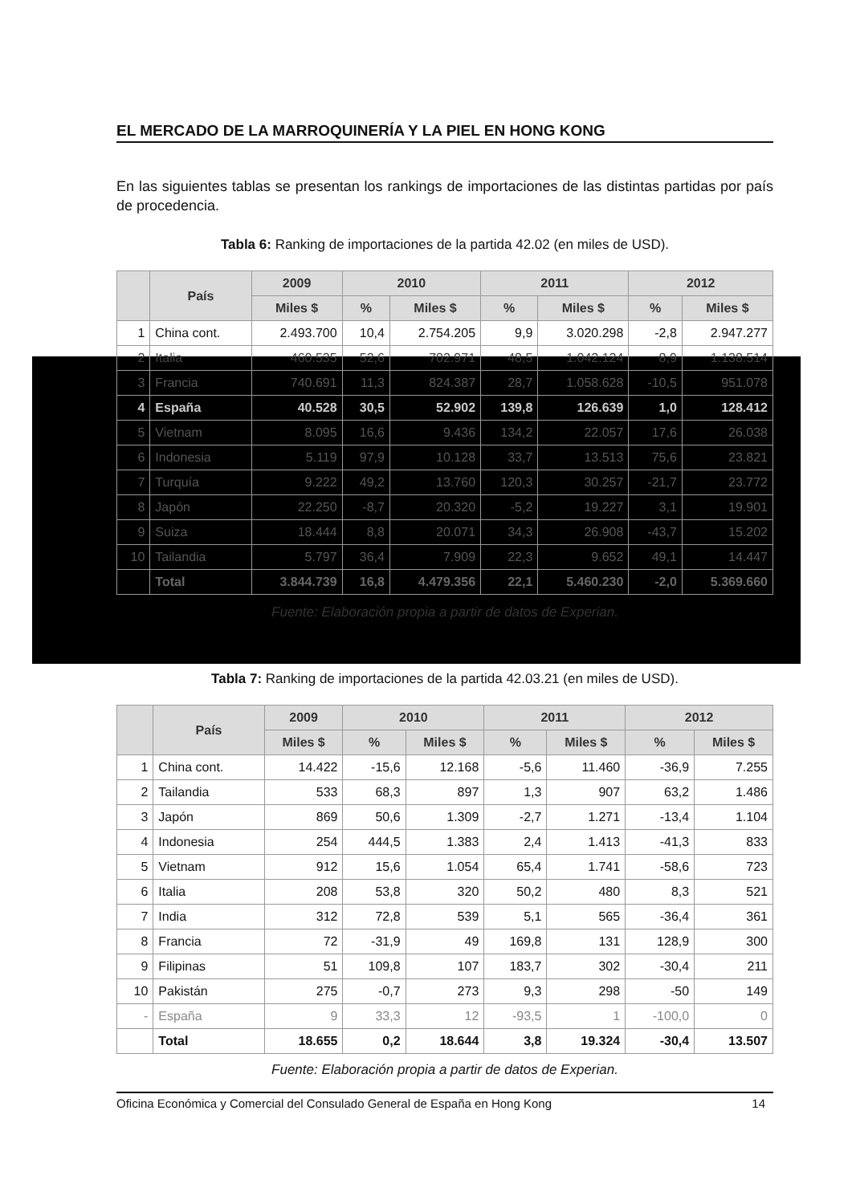EL MERCADO DE LA MARROQUINERÍA Y LA PIEL EN HONG KONG
En las siguientes tablas se presentan los rankings de importaciones de las distintas partidas por país de procedencia.
Tabla 6: Ranking de importaciones de la partida 42.02 (en miles de USD).
| | País | 2009 | 2010 | | 2011 | | 2012 | |
| --- | --- | --- | --- | --- | --- | --- | --- | --- |
| | | Miles $ | % | Miles $ | % | Miles $ | % | Miles $ |
| 1 | China cont. | 2.493.700 | 10,4 | 2.754.205 | 9,9 | 3.020.298 | -2,8 | 2.947.277 |
| 2 | Italia | 460.535 | 52,6 | 702.971 | 48,5 | 1.042.124 | 8,9 | 1.138.514 |
| 3 | Francia | 740.691 | 11,3 | 824.387 | 28,7 | 1.058.628 | -10,5 | 951.078 |
| 4 | España | 40.528 | 30,5 | 52.902 | 139,8 | 126.639 | 1,0 | 128.412 |
| 5 | Vietnam | 8.095 | 16,6 | 9.436 | 134,2 | 22.057 | 17,6 | 26.038 |
| 6 | Indonesia | 5.119 | 97,9 | 10.128 | 33,7 | 13.513 | 75,6 | 23.821 |
| 7 | Turquía | 9.222 | 49,2 | 13.760 | 120,3 | 30.257 | -21,7 | 23.772 |
| 8 | Japón | 22.250 | -8,7 | 20.320 | -5,2 | 19.227 | 3,1 | 19.901 |
| 9 | Suiza | 18.444 | 8,8 | 20.071 | 34,3 | 26.908 | -43,7 | 15.202 |
| 10 | Tailandia | 5.797 | 36,4 | 7.909 | 22,3 | 9.652 | 49,1 | 14.447 |
| | Total | 3.844.739 | 16,8 | 4.479.356 | 22,1 | 5.460.230 | -2,0 | 5.369.660 |
Fuente: Elaboración propia a partir de datos de Experian.
Tabla 7: Ranking de importaciones de la partida 42.03.21 (en miles de USD).
| | País | 2009 | 2010 | | 2011 | | 2012 | |
| --- | --- | --- | --- | --- | --- | --- | --- | --- |
| | | Miles $ | % | Miles $ | % | Miles $ | % | Miles $ |
| 1 | China cont. | 14.422 | -15,6 | 12.168 | -5,6 | 11.460 | -36,9 | 7.255 |
| 2 | Tailandia | 533 | 68,3 | 897 | 1,3 | 907 | 63,2 | 1.486 |
| 3 | Japón | 869 | 50,6 | 1.309 | -2,7 | 1.271 | -13,4 | 1.104 |
| 4 | Indonesia | 254 | 444,5 | 1.383 | 2,4 | 1.413 | -41,3 | 833 |
| 5 | Vietnam | 912 | 15,6 | 1.054 | 65,4 | 1.741 | -58,6 | 723 |
| 6 | Italia | 208 | 53,8 | 320 | 50,2 | 480 | 8,3 | 521 |
| 7 | India | 312 | 72,8 | 539 | 5,1 | 565 | -36,4 | 361 |
| 8 | Francia | 72 | -31,9 | 49 | 169,8 | 131 | 128,9 | 300 |
| 9 | Filipinas | 51 | 109,8 | 107 | 183,7 | 302 | -30,4 | 211 |
| 10 | Pakistán | 275 | -0,7 | 273 | 9,3 | 298 | -50 | 149 |
| - | España | 9 | 33,3 | 12 | -93,5 | 1 | -100,0 | 0 |
| | Total | 18.655 | 0,2 | 18.644 | 3,8 | 19.324 | -30,4 | 13.507 |
Fuente: Elaboración propia a partir de datos de Experian.
Oficina Económica y Comercial del Consulado General de España en Hong Kong 14